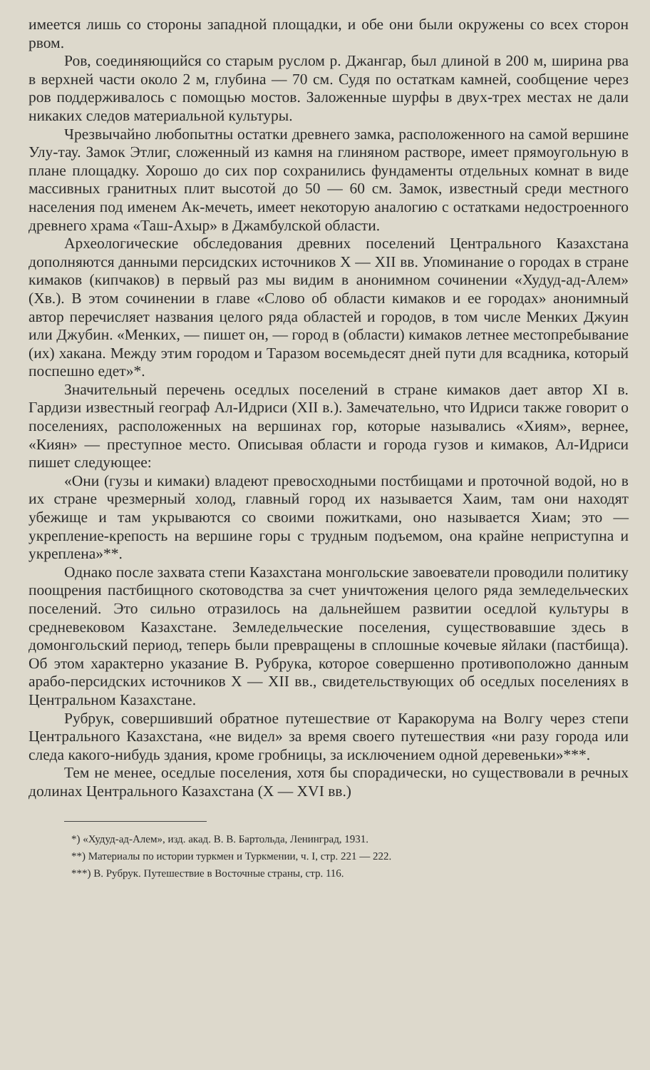имеется лишь со стороны западной площадки, и обе они были окружены со всех сторон рвом.
Ров, соединяющийся со старым руслом р. Джангар, был длиной в 200 м, ширина рва в верхней части около 2 м, глубина — 70 см. Судя по остаткам камней, сообщение через ров поддерживалось с помощью мостов. Заложенные шурфы в двух-трех местах не дали никаких следов материальной культуры.
Чрезвычайно любопытны остатки древнего замка, расположенного на самой вершине Улу-тау. Замок Этлиг, сложенный из камня на глиняном растворе, имеет прямоугольную в плане площадку. Хорошо до сих пор сохранились фундаменты отдельных комнат в виде массивных гранитных плит высотой до 50 — 60 см. Замок, известный среди местного населения под именем Ак-мечеть, имеет некоторую аналогию с остатками недостроенного древнего храма «Таш-Ахыр» в Джамбулской области.
Археологические обследования древних поселений Центрального Казахстана дополняются данными персидских источников X — XII вв. Упоминание о городах в стране кимаков (кипчаков) в первый раз мы видим в анонимном сочинении «Худуд-ад-Алем» (Хв.). В этом сочинении в главе «Слово об области кимаков и ее городах» анонимный автор перечисляет названия целого ряда областей и городов, в том числе Менких Джуин или Джубин. «Менких, — пишет он, — город в (области) кимаков летнее местопребывание (их) хакана. Между этим городом и Таразом восемьдесят дней пути для всадника, который поспешно едет»*.
Значительный перечень оседлых поселений в стране кимаков дает автор XI в. Гардизи известный географ Ал-Идриси (XII в.). Замечательно, что Идриси также говорит о поселениях, расположенных на вершинах гор, которые назывались «Хиям», вернее, «Киян» — преступное место. Описывая области и города гузов и кимаков, Ал-Идриси пишет следующее:
«Они (гузы и кимаки) владеют превосходными постбищами и проточной водой, но в их стране чрезмерный холод, главный город их называется Хаим, там они находят убежище и там укрываются со своими пожитками, оно называется Хиам; это — укрепление-крепость на вершине горы с трудным подъемом, она крайне неприступна и укреплена»**.
Однако после захвата степи Казахстана монгольские завоеватели проводили политику поощрения пастбищного скотоводства за счет уничтожения целого ряда земледельческих поселений. Это сильно отразилось на дальнейшем развитии оседлой культуры в средневековом Казахстане. Земледельческие поселения, существовавшие здесь в домонгольский период, теперь были превращены в сплошные кочевые яйлаки (пастбища). Об этом характерно указание В. Рубрука, которое совершенно противоположно данным арабо-персидских источников X — XII вв., свидетельствующих об оседлых поселениях в Центральном Казахстане.
Рубрук, совершивший обратное путешествие от Каракорума на Волгу через степи Центрального Казахстана, «не видел» за время своего путешествия «ни разу города или следа какого-нибудь здания, кроме гробницы, за исключением одной деревеньки»***.
Тем не менее, оседлые поселения, хотя бы спорадически, но существовали в речных долинах Центрального Казахстана (X — XVI вв.)
*) «Худуд-ад-Алем», изд. акад. В. В. Бартольда, Ленинград, 1931.
**) Материалы по истории туркмен и Туркмении, ч. I, стр. 221 — 222.
***) В. Рубрук. Путешествие в Восточные страны, стр. 116.